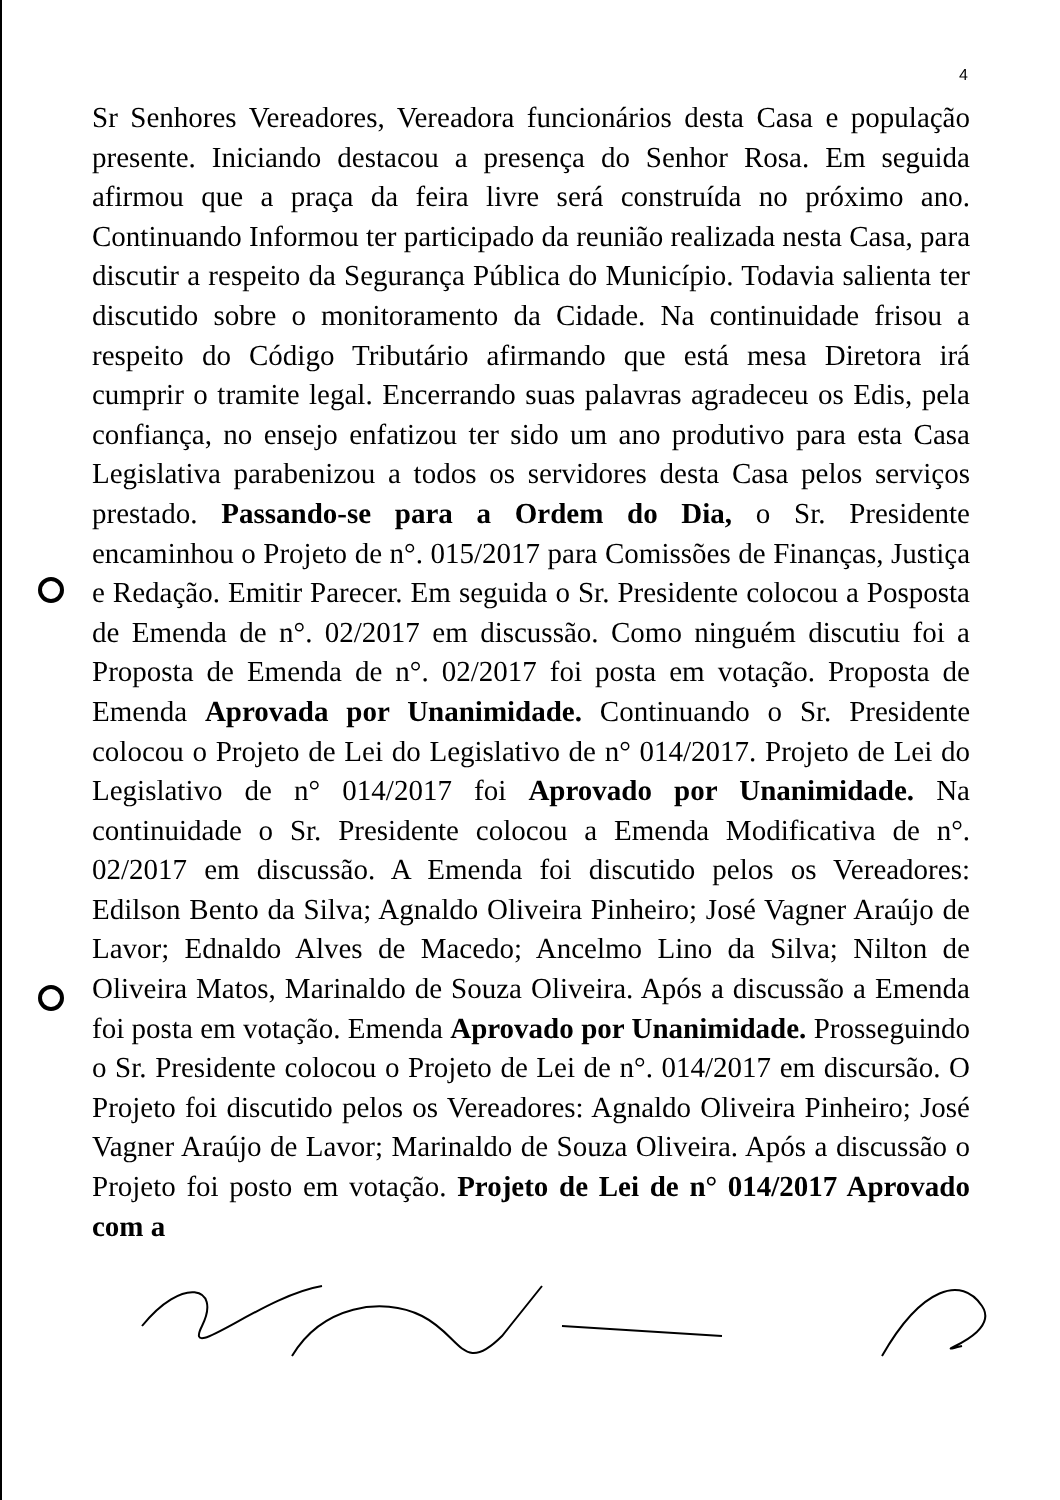4
Sr Senhores Vereadores, Vereadora funcionários desta Casa e população presente. Iniciando destacou a presença do Senhor Rosa. Em seguida afirmou que a praça da feira livre será construída no próximo ano. Continuando Informou ter participado da reunião realizada nesta Casa, para discutir a respeito da Segurança Pública do Município. Todavia salienta ter discutido sobre o monitoramento da Cidade. Na continuidade frisou a respeito do Código Tributário afirmando que está mesa Diretora irá cumprir o tramite legal. Encerrando suas palavras agradeceu os Edis, pela confiança, no ensejo enfatizou ter sido um ano produtivo para esta Casa Legislativa parabenizou a todos os servidores desta Casa pelos serviços prestado. Passando-se para a Ordem do Dia, o Sr. Presidente encaminhou o Projeto de n°. 015/2017 para Comissões de Finanças, Justiça e Redação. Emitir Parecer. Em seguida o Sr. Presidente colocou a Posposta de Emenda de n°. 02/2017 em discussão. Como ninguém discutiu foi a Proposta de Emenda de n°. 02/2017 foi posta em votação. Proposta de Emenda Aprovada por Unanimidade. Continuando o Sr. Presidente colocou o Projeto de Lei do Legislativo de n° 014/2017. Projeto de Lei do Legislativo de n° 014/2017 foi Aprovado por Unanimidade. Na continuidade o Sr. Presidente colocou a Emenda Modificativa de n°. 02/2017 em discussão. A Emenda foi discutido pelos os Vereadores: Edilson Bento da Silva; Agnaldo Oliveira Pinheiro; José Vagner Araújo de Lavor; Ednaldo Alves de Macedo; Ancelmo Lino da Silva; Nilton de Oliveira Matos, Marinaldo de Souza Oliveira. Após a discussão a Emenda foi posta em votação. Emenda Aprovado por Unanimidade. Prosseguindo o Sr. Presidente colocou o Projeto de Lei de n°. 014/2017 em discursão. O Projeto foi discutido pelos os Vereadores: Agnaldo Oliveira Pinheiro; José Vagner Araújo de Lavor; Marinaldo de Souza Oliveira. Após a discussão o Projeto foi posto em votação. Projeto de Lei de n° 014/2017 Aprovado com a